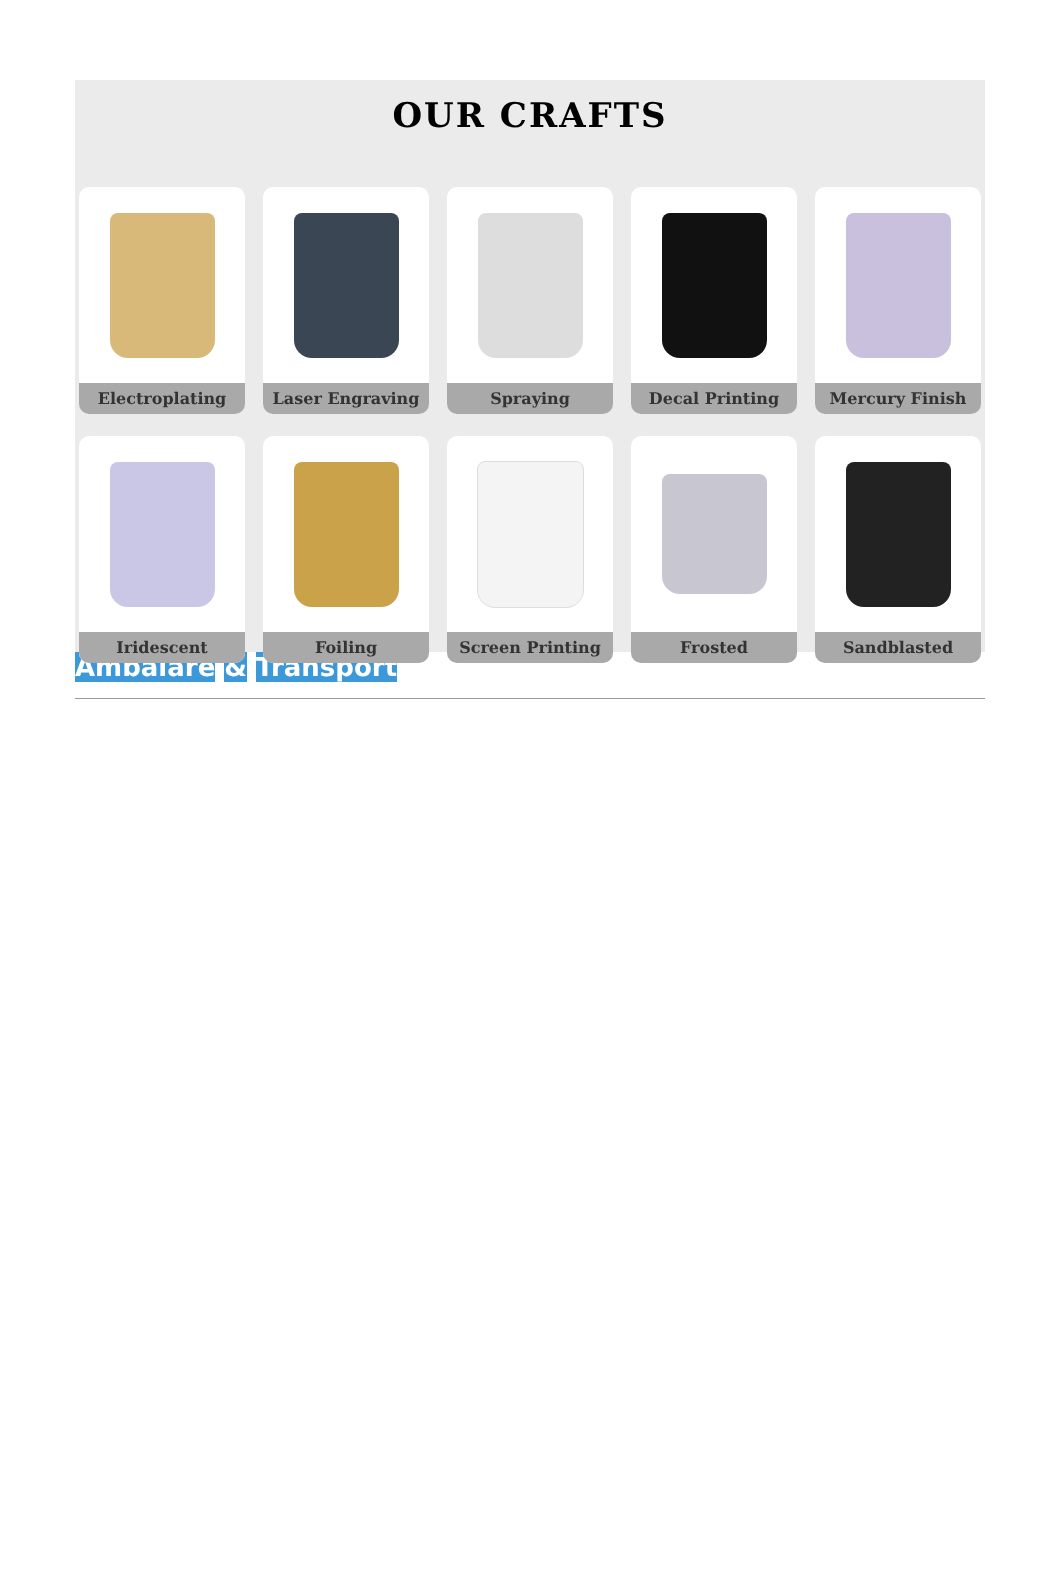OUR CRAFTS
Electroplating
Laser Engraving
Spraying
Decal Printing
Mercury Finish
Iridescent
Foiling
Screen Printing
Frosted
Sandblasted
Ambalare & Transport